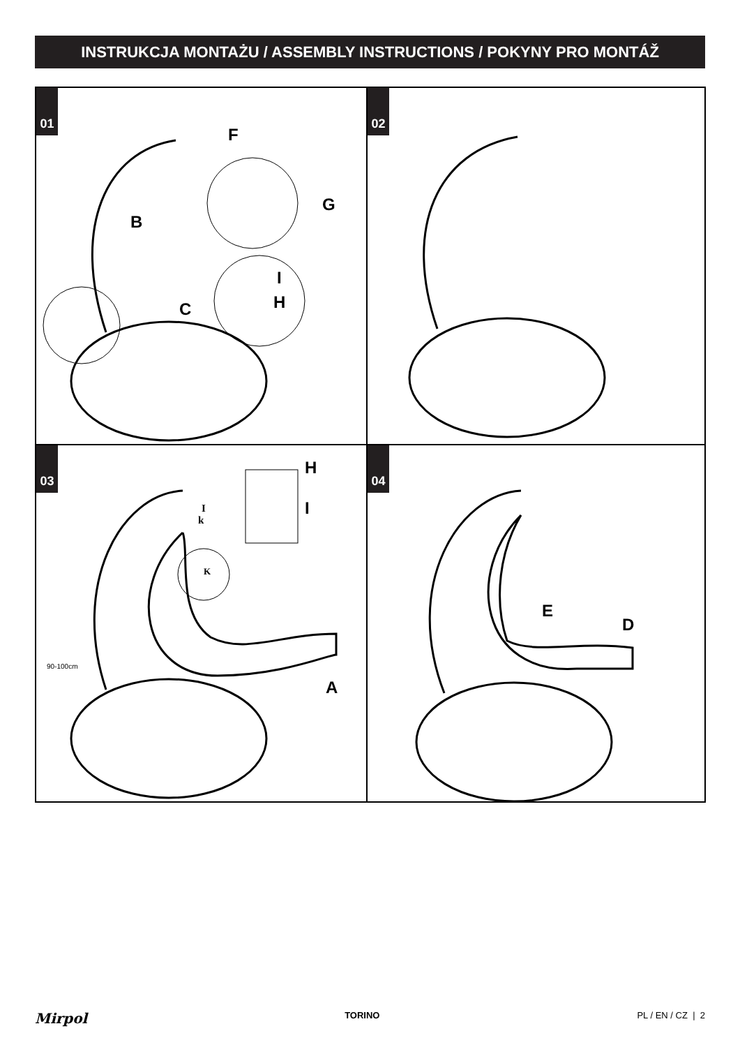INSTRUKCJA MONTAŻU / ASSEMBLY INSTRUCTIONS / POKYNY PRO MONTÁŽ
01
B
C
F
G
I
H
02
03
I
k
K
H
I
A
90-100cm
04
E
D
Mirpol TORINO PL / EN / CZ | 2